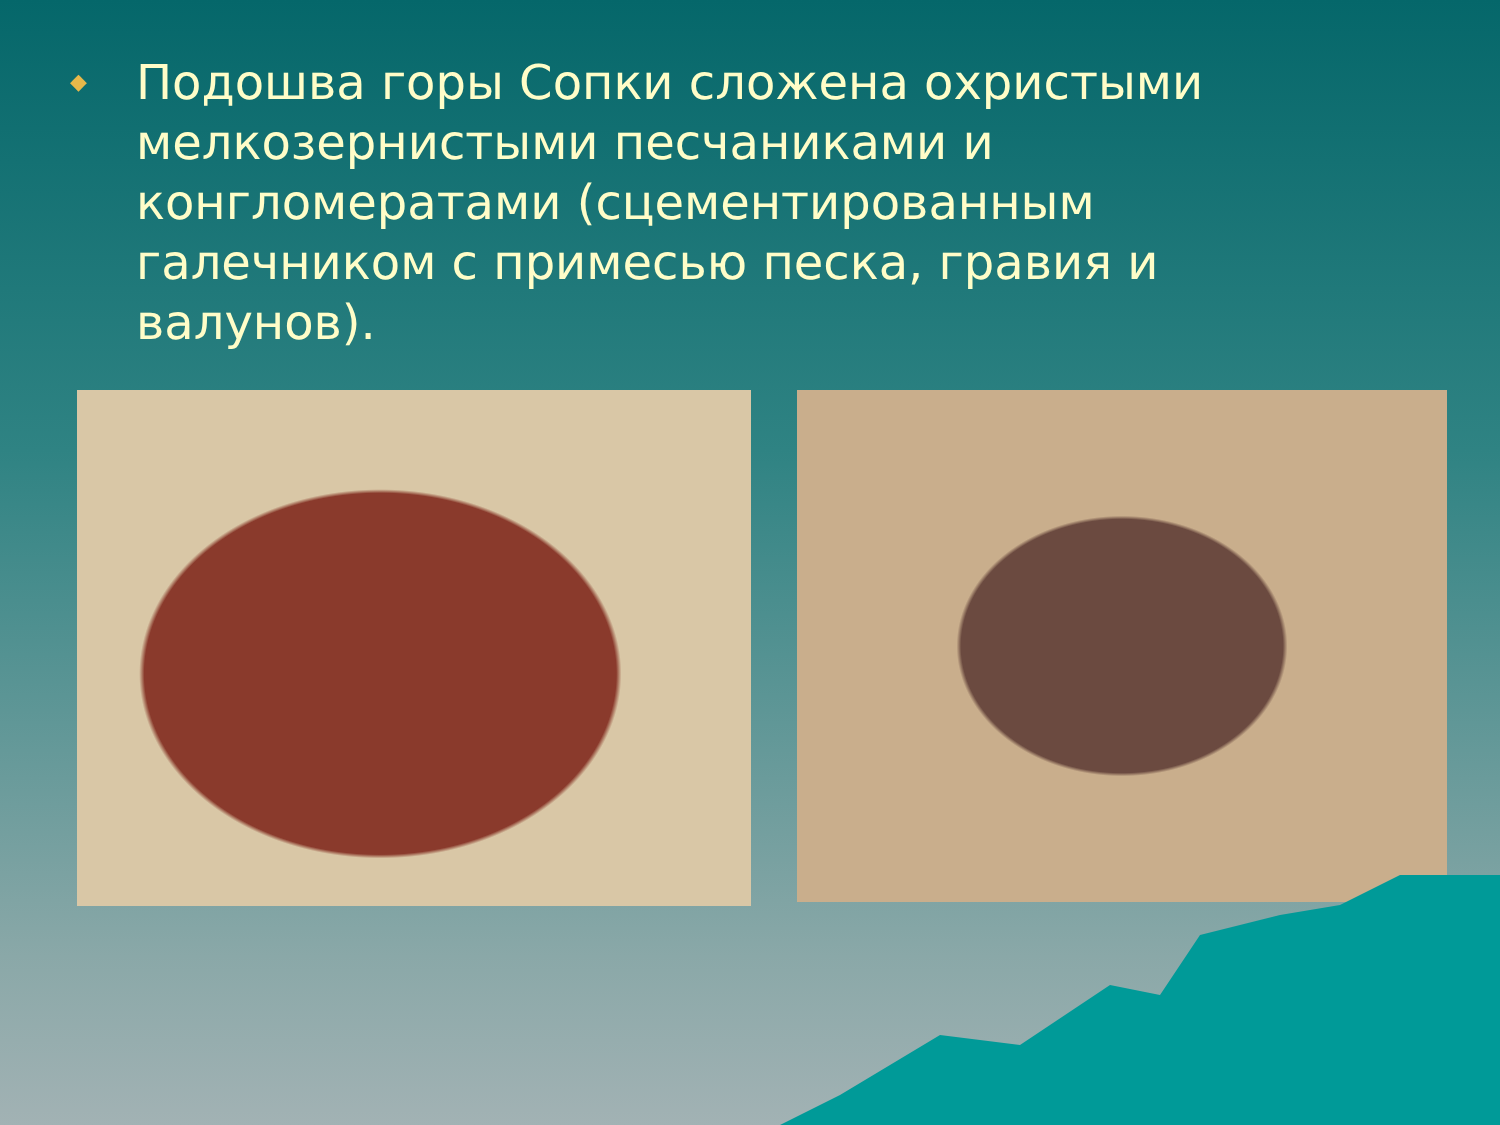◆
Подошва горы Сопки сложена охристыми мелкозернистыми песчаниками и конгломератами (сцементированным галечником с примесью песка, гравия и валунов).